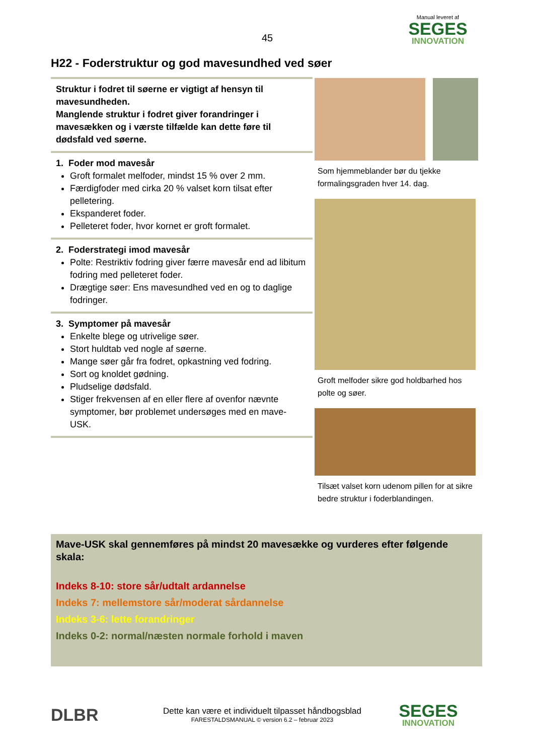45
Manual leveret af
SEGES
INNOVATION
H22 - Foderstruktur og god mavesundhed ved søer
Struktur i fodret til søerne er vigtigt af hensyn til mavesundheden.
Manglende struktur i fodret giver forandringer i mavesækken og i værste tilfælde kan dette føre til dødsfald ved søerne.
1. Foder mod mavesår
Groft formalet melfoder, mindst 15 % over 2 mm.
Færdigfoder med cirka 20 % valset korn tilsat efter pelletering.
Ekspanderet foder.
Pelleteret foder, hvor kornet er groft formalet.
2. Foderstrategi imod mavesår
Polte: Restriktiv fodring giver færre mavesår end ad libitum fodring med pelleteret foder.
Drægtige søer: Ens mavesundhed ved en og to daglige fodringer.
3. Symptomer på mavesår
Enkelte blege og utrivelige søer.
Stort huldtab ved nogle af søerne.
Mange søer går fra fodret, opkastning ved fodring.
Sort og knoldet gødning.
Pludselige dødsfald.
Stiger frekvensen af en eller flere af ovenfor nævnte symptomer, bør problemet undersøges med en mave-USK.
Som hjemmeblander bør du tjekke formalingsgraden hver 14. dag.
Groft melfoder sikre god holdbarhed hos polte og søer.
Tilsæt valset korn udenom pillen for at sikre bedre struktur i foderblandingen.
Mave-USK skal gennemføres på mindst 20 mavesække og vurderes efter følgende skala:
Indeks 8-10: store sår/udtalt ardannelse
Indeks 7: mellemstore sår/moderat sårdannelse
Indeks 3-6: lette forandringer
Indeks 0-2: normal/næsten normale forhold i maven
DLBR
Dette kan være et individuelt tilpasset håndbogsblad
FARESTALDSMANUAL © version 6.2 – februar 2023
SEGES
INNOVATION